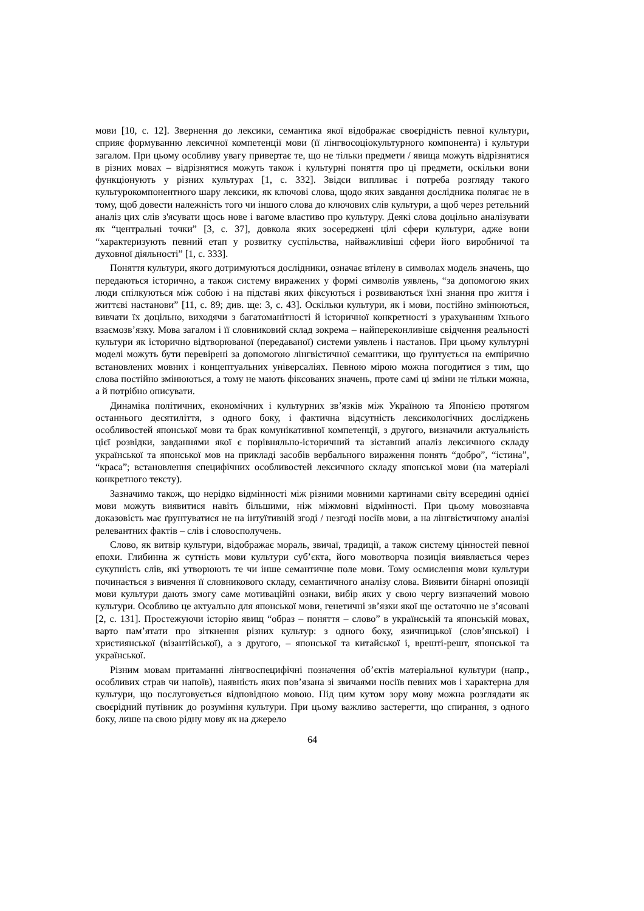мови [10, с. 12]. Звернення до лексики, семантика якої відображає своєрідність певної культури, сприяє формуванню лексичної компетенції мови (її лінгвосоціокультурного компонента) і культури загалом. При цьому особливу увагу привертає те, що не тільки предмети / явища можуть відрізнятися в різних мовах – відрізнятися можуть також і культурні поняття про ці предмети, оскільки вони функціонують у різних культурах [1, с. 332]. Звідси випливає і потреба розгляду такого культурокомпонентного шару лексики, як ключові слова, щодо яких завдання дослідника полягає не в тому, щоб довести належність того чи іншого слова до ключових слів культури, а щоб через ретельний аналіз цих слів з'ясувати щось нове і вагоме властиво про культуру. Деякі слова доцільно аналізувати як “центральні точки” [3, с. 37], довкола яких зосереджені цілі сфери культури, адже вони “характеризують певний етап у розвитку суспільства, найважливіші сфери його виробничої та духовної діяльності” [1, с. 333].
Поняття культури, якого дотримуються дослідники, означає втілену в символах модель значень, що передаються історично, а також систему виражених у формі символів уявлень, “за допомогою яких люди спілкуються між собою і на підставі яких фіксуються і розвиваються їхні знання про життя і життєві настанови” [11, с. 89; див. ще: 3, с. 43]. Оскільки культури, як і мови, постійно змінюються, вивчати їх доцільно, виходячи з багатоманітності й історичної конкретності з урахуванням їхнього взаємозв’язку. Мова загалом і її словниковий склад зокрема – найпереконливіше свідчення реальності культури як історично відтворюваної (передаваної) системи уявлень і настанов. При цьому культурні моделі можуть бути перевірені за допомогою лінгвістичної семантики, що ґрунтується на емпірично встановлених мовних і концептуальних універсаліях. Певною мірою можна погодитися з тим, що слова постійно змінюються, а тому не мають фіксованих значень, проте самі ці зміни не тільки можна, а й потрібно описувати.
Динаміка політичних, економічних і культурних зв’язків між Україною та Японією протягом останнього десятиліття, з одного боку, і фактична відсутність лексикологічних досліджень особливостей японської мови та брак комунікативної компетенції, з другого, визначили актуальність цієї розвідки, завданнями якої є порівняльно-історичний та зіставний аналіз лексичного складу української та японської мов на прикладі засобів вербального вираження понять “добро”, “істина”, “краса”; встановлення специфічних особливостей лексичного складу японської мови (на матеріалі конкретного тексту).
Зазначимо також, що нерідко відмінності між різними мовними картинами світу всередині однієї мови можуть виявитися навіть більшими, ніж міжмовні відмінності. При цьому мовознавча доказовість має ґрунтуватися не на інтуїтивній згоді / незгоді носіїв мови, а на лінгвістичному аналізі релевантних фактів – слів і словосполучень.
Слово, як витвір культури, відображає мораль, звичаї, традиції, а також систему цінностей певної епохи. Глибинна ж сутність мови культури суб’єкта, його мовотворча позиція виявляється через сукупність слів, які утворюють те чи інше семантичне поле мови. Тому осмислення мови культури починається з вивчення її словникового складу, семантичного аналізу слова. Виявити бінарні опозиції мови культури дають змогу саме мотиваційні ознаки, вибір яких у свою чергу визначений мовою культури. Особливо це актуально для японської мови, генетичні зв’язки якої ще остаточно не з’ясовані [2, с. 131]. Простежуючи історію явищ “образ – поняття – слово” в українській та японській мовах, варто пам’ятати про зіткнення різних культур: з одного боку, язичницької (слов’янської) і християнської (візантійської), а з другого, – японської та китайської і, врешті-решт, японської та української.
Різним мовам притаманні лінгвоспецифічні позначення об’єктів матеріальної культури (напр., особливих страв чи напоїв), наявність яких пов’язана зі звичаями носіїв певних мов і характерна для культури, що послуговується відповідною мовою. Під цим кутом зору мову можна розглядати як своєрідний путівник до розуміння культури. При цьому важливо застерегти, що спирання, з одного боку, лише на свою рідну мову як на джерело
64